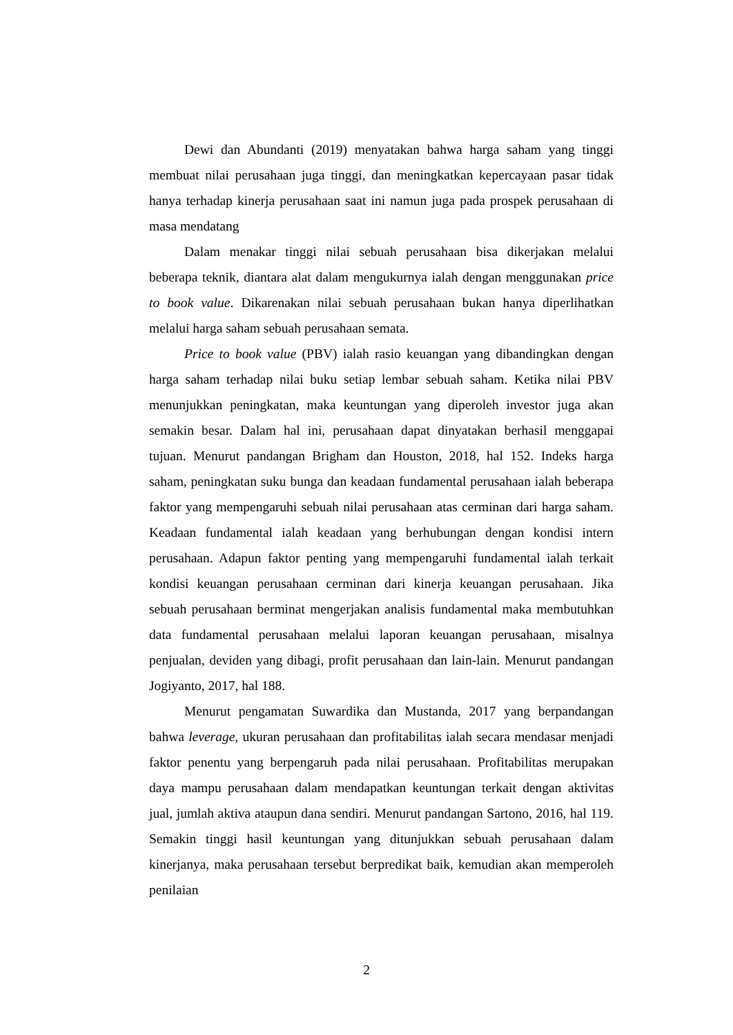Dewi dan Abundanti (2019) menyatakan bahwa harga saham yang tinggi membuat nilai perusahaan juga tinggi, dan meningkatkan kepercayaan pasar tidak hanya terhadap kinerja perusahaan saat ini namun juga pada prospek perusahaan di masa mendatang
Dalam menakar tinggi nilai sebuah perusahaan bisa dikerjakan melalui beberapa teknik, diantara alat dalam mengukurnya ialah dengan menggunakan price to book value. Dikarenakan nilai sebuah perusahaan bukan hanya diperlihatkan melalui harga saham sebuah perusahaan semata.
Price to book value (PBV) ialah rasio keuangan yang dibandingkan dengan harga saham terhadap nilai buku setiap lembar sebuah saham. Ketika nilai PBV menunjukkan peningkatan, maka keuntungan yang diperoleh investor juga akan semakin besar. Dalam hal ini, perusahaan dapat dinyatakan berhasil menggapai tujuan. Menurut pandangan Brigham dan Houston, 2018, hal 152. Indeks harga saham, peningkatan suku bunga dan keadaan fundamental perusahaan ialah beberapa faktor yang mempengaruhi sebuah nilai perusahaan atas cerminan dari harga saham. Keadaan fundamental ialah keadaan yang berhubungan dengan kondisi intern perusahaan. Adapun faktor penting yang mempengaruhi fundamental ialah terkait kondisi keuangan perusahaan cerminan dari kinerja keuangan perusahaan. Jika sebuah perusahaan berminat mengerjakan analisis fundamental maka membutuhkan data fundamental perusahaan melalui laporan keuangan perusahaan, misalnya penjualan, deviden yang dibagi, profit perusahaan dan lain-lain. Menurut pandangan Jogiyanto, 2017, hal 188.
Menurut pengamatan Suwardika dan Mustanda, 2017 yang berpandangan bahwa leverage, ukuran perusahaan dan profitabilitas ialah secara mendasar menjadi faktor penentu yang berpengaruh pada nilai perusahaan. Profitabilitas merupakan daya mampu perusahaan dalam mendapatkan keuntungan terkait dengan aktivitas jual, jumlah aktiva ataupun dana sendiri. Menurut pandangan Sartono, 2016, hal 119. Semakin tinggi hasil keuntungan yang ditunjukkan sebuah perusahaan dalam kinerjanya, maka perusahaan tersebut berpredikat baik, kemudian akan memperoleh penilaian
2